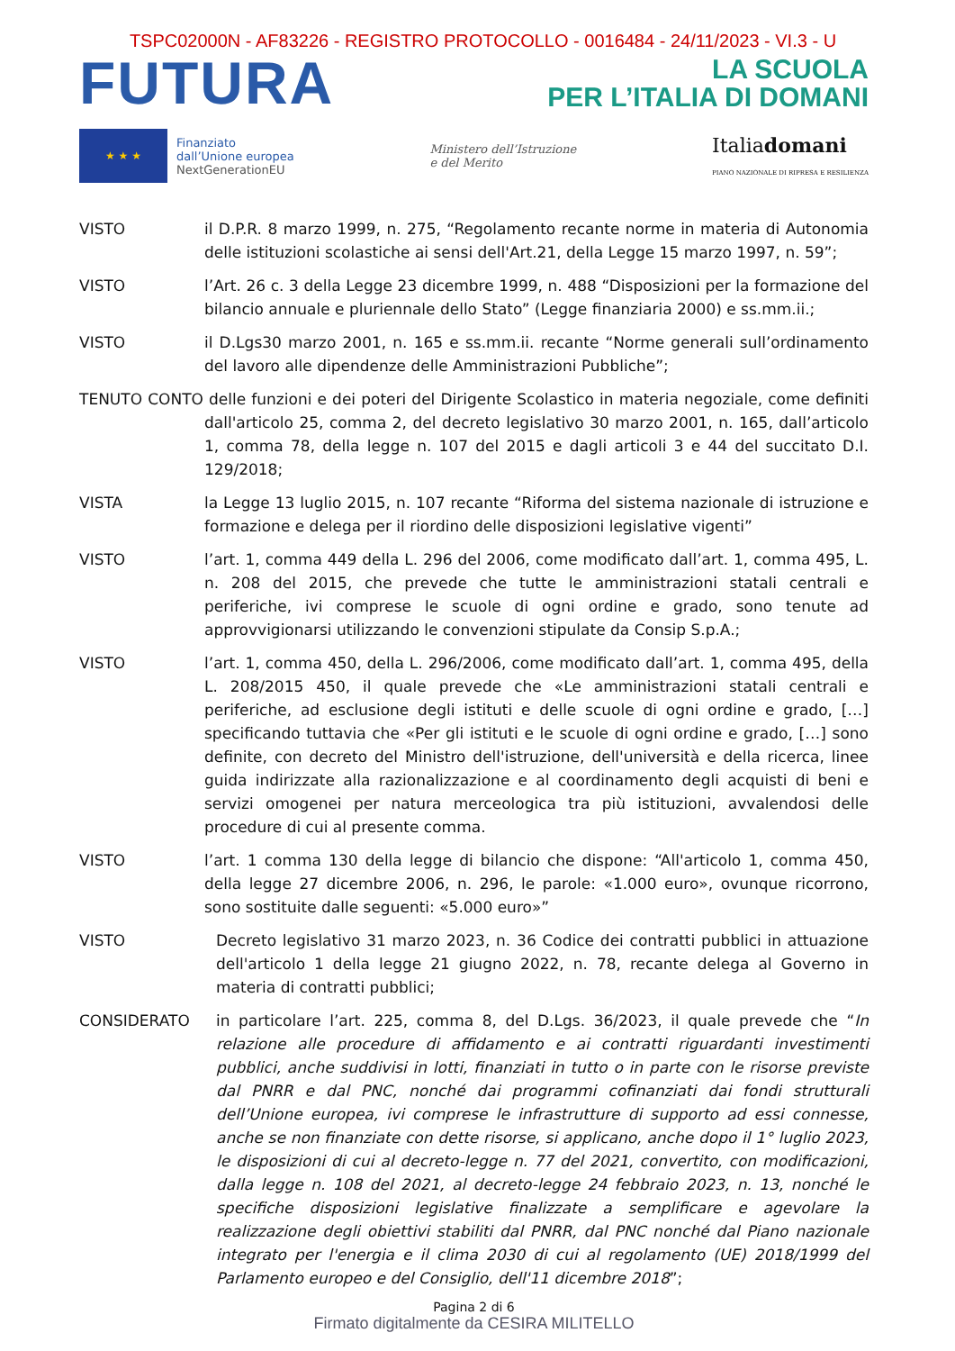TSPC02000N - AF83226 - REGISTRO PROTOCOLLO - 0016484 - 24/11/2023 - VI.3 - U
FUTURA
LA SCUOLA
PER L’ITALIA DI DOMANI
★ ★ ★
Finanziato
dall’Unione europea
NextGenerationEU
Ministero dell’Istruzione
e del Merito
Italiadomani
PIANO NAZIONALE DI RIPRESA E RESILIENZA
VISTO il D.P.R. 8 marzo 1999, n. 275, “Regolamento recante norme in materia di Autonomia delle istituzioni scolastiche ai sensi dell'Art.21, della Legge 15 marzo 1997, n. 59”;
VISTO l’Art. 26 c. 3 della Legge 23 dicembre 1999, n. 488 “Disposizioni per la formazione del bilancio annuale e pluriennale dello Stato” (Legge finanziaria 2000) e ss.mm.ii.;
VISTO il D.Lgs30 marzo 2001, n. 165 e ss.mm.ii. recante “Norme generali sull’ordinamento del lavoro alle dipendenze delle Amministrazioni Pubbliche”;
TENUTO CONTO delle funzioni e dei poteri del Dirigente Scolastico in materia negoziale, come definiti dall'articolo 25, comma 2, del decreto legislativo 30 marzo 2001, n. 165, dall’articolo 1, comma 78, della legge n. 107 del 2015 e dagli articoli 3 e 44 del succitato D.I. 129/2018;
VISTA la Legge 13 luglio 2015, n. 107 recante “Riforma del sistema nazionale di istruzione e formazione e delega per il riordino delle disposizioni legislative vigenti”
VISTO l’art. 1, comma 449 della L. 296 del 2006, come modificato dall’art. 1, comma 495, L. n. 208 del 2015, che prevede che tutte le amministrazioni statali centrali e periferiche, ivi comprese le scuole di ogni ordine e grado, sono tenute ad approvvigionarsi utilizzando le convenzioni stipulate da Consip S.p.A.;
VISTO l’art. 1, comma 450, della L. 296/2006, come modificato dall’art. 1, comma 495, della L. 208/2015 450, il quale prevede che «Le amministrazioni statali centrali e periferiche, ad esclusione degli istituti e delle scuole di ogni ordine e grado, […] specificando tuttavia che «Per gli istituti e le scuole di ogni ordine e grado, […] sono definite, con decreto del Ministro dell'istruzione, dell'università e della ricerca, linee guida indirizzate alla razionalizzazione e al coordinamento degli acquisti di beni e servizi omogenei per natura merceologica tra più istituzioni, avvalendosi delle procedure di cui al presente comma.
VISTO l’art. 1 comma 130 della legge di bilancio che dispone: “All'articolo 1, comma 450, della legge 27 dicembre 2006, n. 296, le parole: «1.000 euro», ovunque ricorrono, sono sostituite dalle seguenti: «5.000 euro»”
VISTO Decreto legislativo 31 marzo 2023, n. 36 Codice dei contratti pubblici in attuazione dell'articolo 1 della legge 21 giugno 2022, n. 78, recante delega al Governo in materia di contratti pubblici;
CONSIDERATO in particolare l’art. 225, comma 8, del D.Lgs. 36/2023, il quale prevede che “In relazione alle procedure di affidamento e ai contratti riguardanti investimenti pubblici, anche suddivisi in lotti, finanziati in tutto o in parte con le risorse previste dal PNRR e dal PNC, nonché dai programmi cofinanziati dai fondi strutturali dell’Unione europea, ivi comprese le infrastrutture di supporto ad essi connesse, anche se non finanziate con dette risorse, si applicano, anche dopo il 1° luglio 2023, le disposizioni di cui al decreto-legge n. 77 del 2021, convertito, con modificazioni, dalla legge n. 108 del 2021, al decreto-legge 24 febbraio 2023, n. 13, nonché le specifiche disposizioni legislative finalizzate a semplificare e agevolare la realizzazione degli obiettivi stabiliti dal PNRR, dal PNC nonché dal Piano nazionale integrato per l'energia e il clima 2030 di cui al regolamento (UE) 2018/1999 del Parlamento europeo e del Consiglio, dell'11 dicembre 2018”;
Pagina 2 di 6
Firmato digitalmente da CESIRA MILITELLO